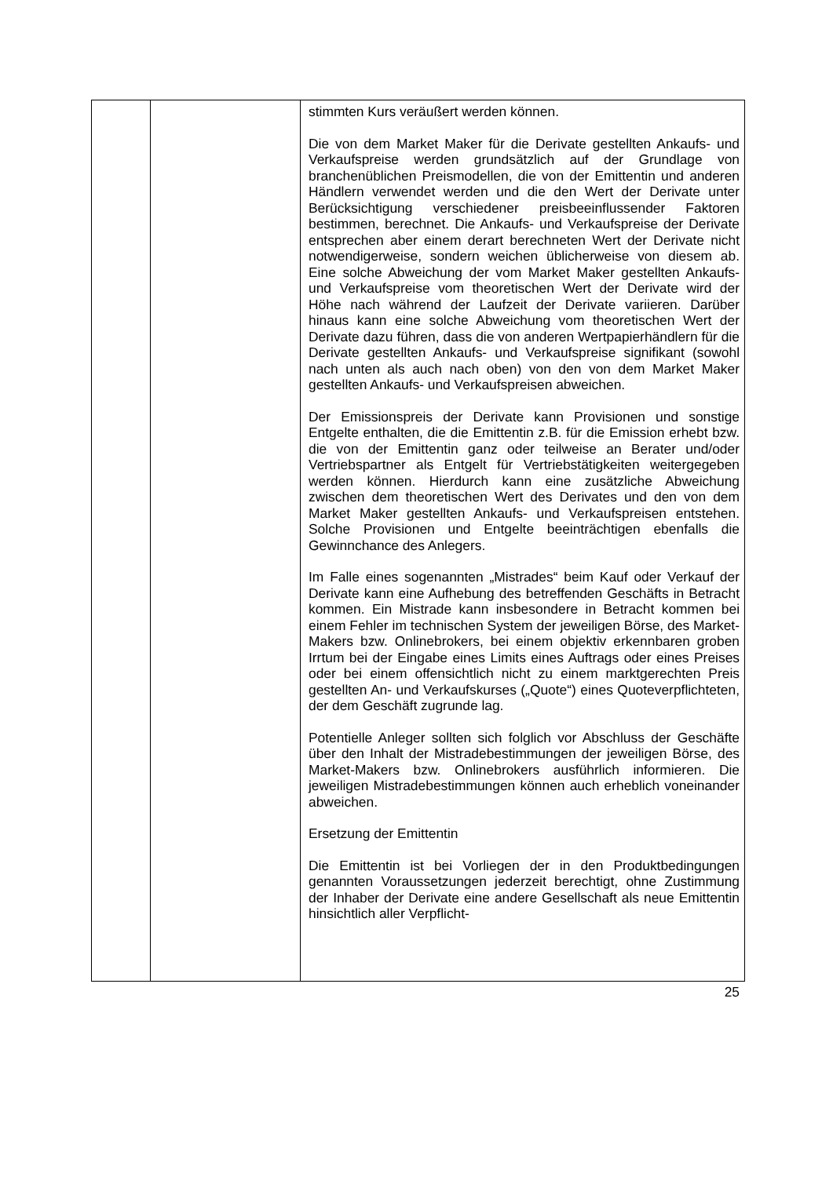| | | stimmten Kurs veräußert werden können. Die von dem Market Maker für die Derivate gestellten Ankaufs- und Verkaufspreise werden grundsätzlich auf der Grundlage von branchenüblichen Preismodellen, die von der Emittentin und anderen Händlern verwendet werden und die den Wert der Derivate unter Berücksichtigung verschiedener preisbeeinflussender Faktoren bestimmen, berechnet. Die Ankaufs- und Verkaufspreise der Derivate entsprechen aber einem derart berechneten Wert der Derivate nicht notwendigerweise, sondern weichen üblicherweise von diesem ab. Eine solche Abweichung der vom Market Maker gestellten Ankaufs- und Verkaufspreise vom theoretischen Wert der Derivate wird der Höhe nach während der Laufzeit der Derivate variieren. Darüber hinaus kann eine solche Abweichung vom theoretischen Wert der Derivate dazu führen, dass die von anderen Wertpapierhändlern für die Derivate gestellten Ankaufs- und Verkaufspreise signifikant (sowohl nach unten als auch nach oben) von den von dem Market Maker gestellten Ankaufs- und Verkaufspreisen abweichen. Der Emissionspreis der Derivate kann Provisionen und sonstige Entgelte enthalten, die die Emittentin z.B. für die Emission erhebt bzw. die von der Emittentin ganz oder teilweise an Berater und/oder Vertriebspartner als Entgelt für Vertriebstätigkeiten weitergegeben werden können. Hierdurch kann eine zusätzliche Abweichung zwischen dem theoretischen Wert des Derivates und den von dem Market Maker gestellten Ankaufs- und Verkaufspreisen entstehen. Solche Provisionen und Entgelte beeinträchtigen ebenfalls die Gewinnchance des Anlegers. Im Falle eines sogenannten „Mistrades“ beim Kauf oder Verkauf der Derivate kann eine Aufhebung des betreffenden Geschäfts in Betracht kommen. Ein Mistrade kann insbesondere in Betracht kommen bei einem Fehler im technischen System der jeweiligen Börse, des Market-Makers bzw. Onlinebrokers, bei einem objektiv erkennbaren groben Irrtum bei der Eingabe eines Limits eines Auftrags oder eines Preises oder bei einem offensichtlich nicht zu einem marktgerechten Preis gestellten An- und Verkaufskurses („Quote“) eines Quoteverpflichteten, der dem Geschäft zugrunde lag. Potentielle Anleger sollten sich folglich vor Abschluss der Geschäfte über den Inhalt der Mistradebestimmungen der jeweiligen Börse, des Market-Makers bzw. Onlinebrokers ausführlich informieren. Die jeweiligen Mistradebestimmungen können auch erheblich voneinander abweichen. Ersetzung der Emittentin Die Emittentin ist bei Vorliegen der in den Produktbedingungen genannten Voraussetzungen jederzeit berechtigt, ohne Zustimmung der Inhaber der Derivate eine andere Gesellschaft als neue Emittentin hinsichtlich aller Verpflicht- |
25